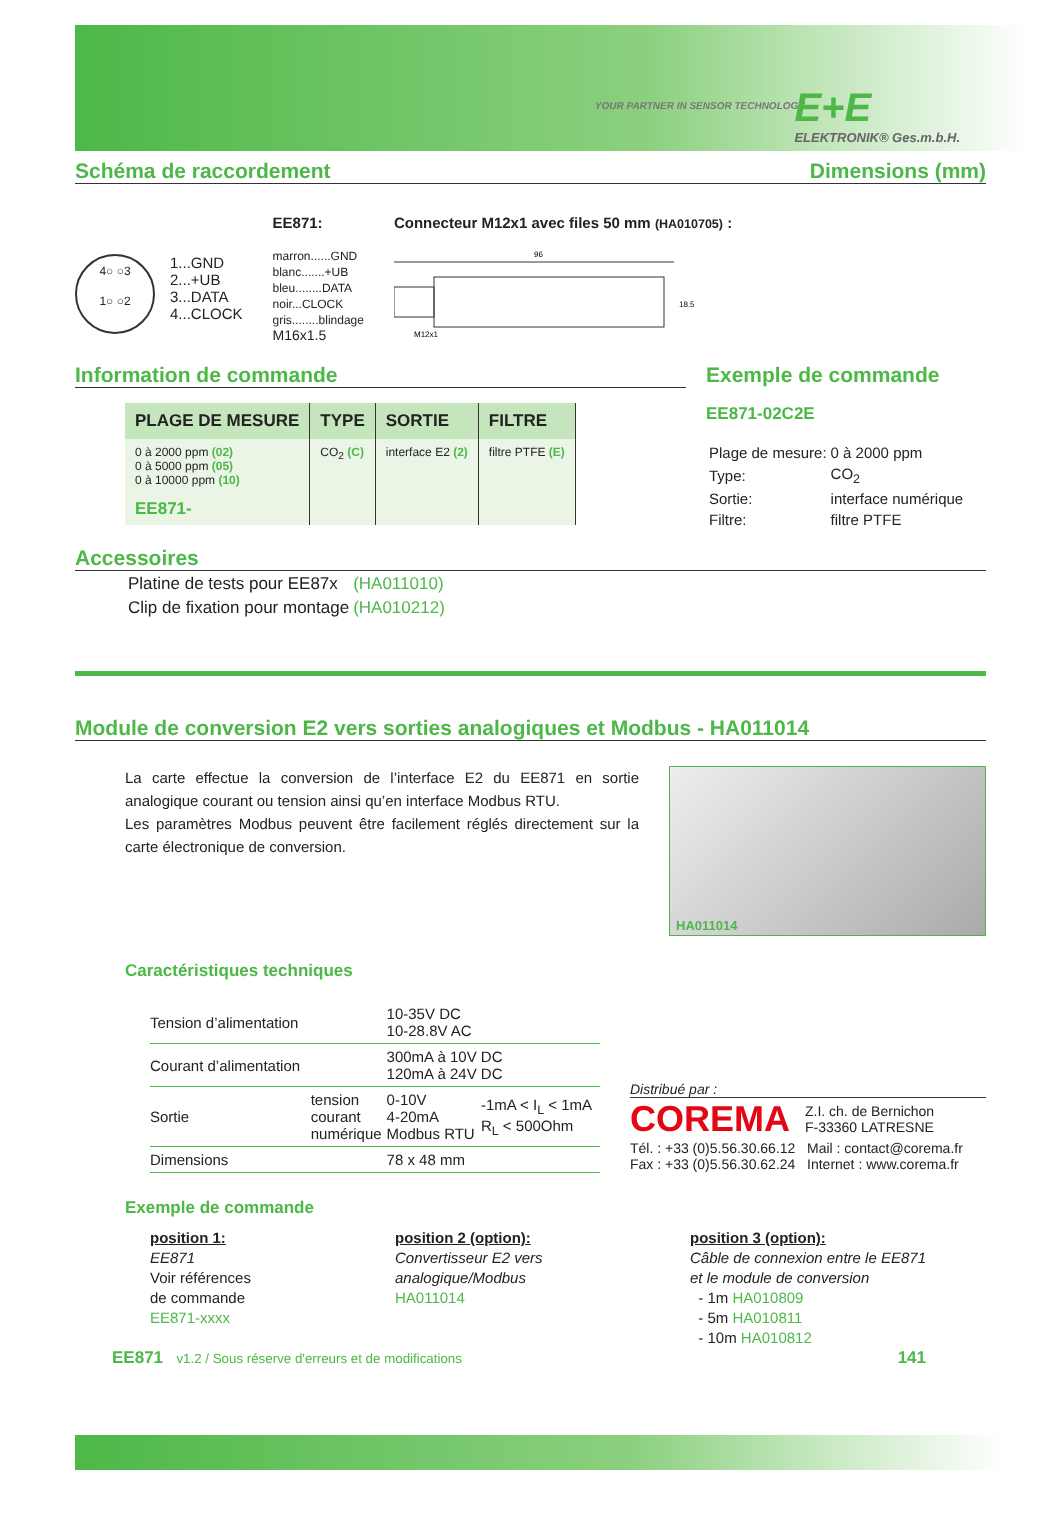YOUR PARTNER IN SENSOR TECHNOLOGY
E+E
ELEKTRONIK® Ges.m.b.H.
Schéma de raccordement
Dimensions (mm)
4○ ○3
1○ ○2
1...GND
2...+UB
3...DATA
4...CLOCK
EE871:
marron......GND
blanc.......+UB
bleu........DATA
noir...CLOCK
gris........blindage
M16x1.5
Connecteur M12x1 avec files 50 mm (HA010705) :
96
M12x1
18.5
Information de commande
| PLAGE DE MESURE | TYPE | SORTIE | FILTRE |
| --- | --- | --- | --- |
| 0 à 2000 ppm (02) 0 à 5000 ppm (05) 0 à 10000 ppm (10) | CO<sub>2</sub> (C) | interface E2 (2) | filtre PTFE (E) |
| EE871- | | | |
Exemple de commande
EE871-02C2E
| Plage de mesure: | 0 à 2000 ppm |
| Type: | CO<sub>2</sub> |
| Sortie: | interface numérique |
| Filtre: | filtre PTFE |
Accessoires
| Platine de tests pour EE87x | (HA011010) |
| Clip de fixation pour montage | (HA010212) |
Module de conversion E2 vers sorties analogiques et Modbus - HA011014
La carte effectue la conversion de l’interface E2 du EE871 en sortie analogique courant ou tension ainsi qu’en interface Modbus RTU.
Les paramètres Modbus peuvent être facilement réglés directement sur la carte électronique de conversion.
HA011014
Caractéristiques techniques
| Tension d’alimentation | | 10-35V DC 10-28.8V AC | |
| Courant d’alimentation | | 300mA à 10V DC 120mA à 24V DC | |
| Sortie | tension courant numérique | 0-10V 4-20mA Modbus RTU | -1mA < I<sub>L</sub> < 1mA R<sub>L</sub> < 500Ohm |
| Dimensions | | 78 x 48 mm | |
Distribué par :
COREMA Z.I. ch. de Bernichon
F-33360 LATRESNE
Tél. : +33 (0)5.56.30.66.12 Mail : contact@corema.fr
Fax : +33 (0)5.56.30.62.24 Internet : www.corema.fr
Exemple de commande
position 1:
EE871
Voir références
de commande
EE871-xxxx
position 2 (option):
Convertisseur E2 vers
analogique/Modbus
HA011014
position 3 (option):
Câble de connexion entre le EE871
et le module de conversion
- 1m HA010809
- 5m HA010811
- 10m HA010812
EE871 v1.2 / Sous réserve d'erreurs et de modifications 141